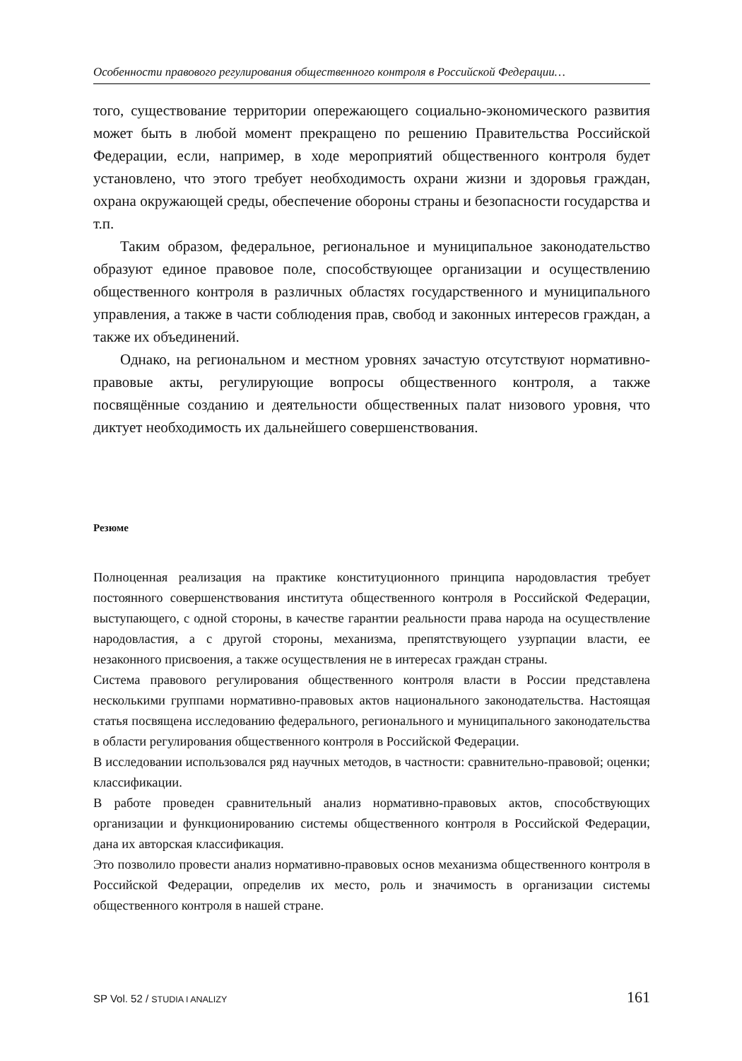Особенности правового регулирования общественного контроля в Российской Федерации…
того, существование территории опережающего социально-экономического развития может быть в любой момент прекращено по решению Правительства Российской Федерации, если, например, в ходе мероприятий общественного контроля будет установлено, что этого требует необходимость охрани жизни и здоровья граждан, охрана окружающей среды, обеспечение обороны страны и безопасности государства и т.п.
Таким образом, федеральное, региональное и муниципальное законодательство образуют единое правовое поле, способствующее организации и осуществлению общественного контроля в различных областях государственного и муниципального управления, а также в части соблюдения прав, свобод и законных интересов граждан, а также их объединений.
Однако, на региональном и местном уровнях зачастую отсутствуют нормативно-правовые акты, регулирующие вопросы общественного контроля, а также посвящённые созданию и деятельности общественных палат низового уровня, что диктует необходимость их дальнейшего совершенствования.
Резюме
Полноценная реализация на практике конституционного принципа народовластия требует постоянного совершенствования института общественного контроля в Российской Федерации, выступающего, с одной стороны, в качестве гарантии реальности права народа на осуществление народовластия, а с другой стороны, механизма, препятствующего узурпации власти, ее незаконного присвоения, а также осуществления не в интересах граждан страны.
Система правового регулирования общественного контроля власти в России представлена несколькими группами нормативно-правовых актов национального законодательства. Настоящая статья посвящена исследованию федерального, регионального и муниципального законодательства в области регулирования общественного контроля в Российской Федерации.
В исследовании использовался ряд научных методов, в частности: сравнительно-правовой; оценки; классификации.
В работе проведен сравнительный анализ нормативно-правовых актов, способствующих организации и функционированию системы общественного контроля в Российской Федерации, дана их авторская классификация.
Это позволило провести анализ нормативно-правовых основ механизма общественного контроля в Российской Федерации, определив их место, роль и значимость в организации системы общественного контроля в нашей стране.
SP Vol. 52 / STUDIA I ANALIZY 161